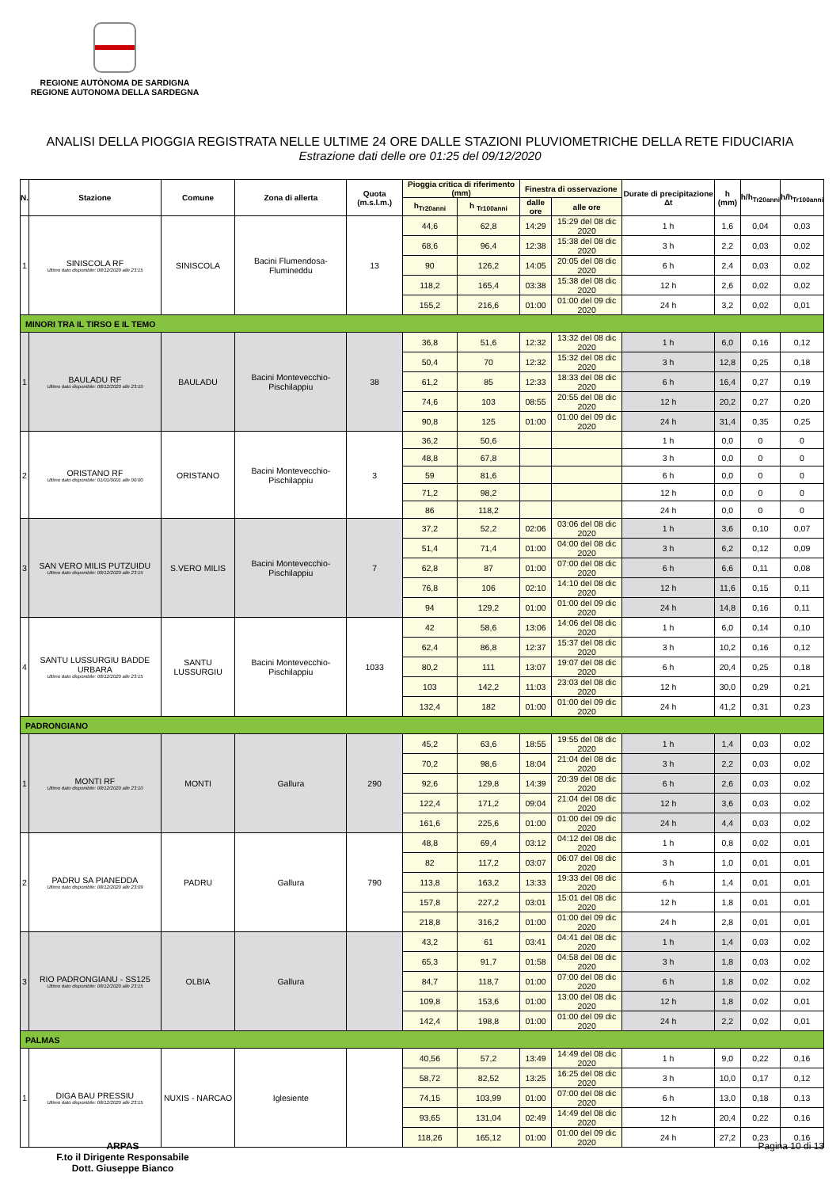REGIONE AUTÒNOMA DE SARDIGNA
REGIONE AUTONOMA DELLA SARDEGNA
ANALISI DELLA PIOGGIA REGISTRATA NELLE ULTIME 24 ORE DALLE STAZIONI PLUVIOMETRICHE DELLA RETE FIDUCIARIA
Estrazione dati delle ore 01:25 del 09/12/2020
| N. | Stazione | Comune | Zona di allerta | Quota (m.s.l.m.) | Pioggia critica di riferimento (mm) | | Finestra di osservazione | | Durate di precipitazione Δt | h (mm) | h/h<sub>Tr20anni</sub> | h/h<sub>Tr100anni</sub> |
| --- | --- | --- | --- | --- | --- | --- | --- | --- | --- | --- | --- | --- |
| | | | | | h<sub>Tr20anni</sub> | h <sub>Tr100anni</sub> | dalle ore | alle ore | | | | |
| 1 | SINISCOLA RF Ultimo dato disponibile: 08/12/2020 alle 23:15 | SINISCOLA | Bacini Flumendosa-Flumineddu | 13 | 44,6 | 62,8 | 14:29 | 15:29 del 08 dic 2020 | 1 h | 1,6 | 0,04 | 0,03 |
| | | | | | 68,6 | 96,4 | 12:38 | 15:38 del 08 dic 2020 | 3 h | 2,2 | 0,03 | 0,02 |
| | | | | | 90 | 126,2 | 14:05 | 20:05 del 08 dic 2020 | 6 h | 2,4 | 0,03 | 0,02 |
| | | | | | 118,2 | 165,4 | 03:38 | 15:38 del 08 dic 2020 | 12 h | 2,6 | 0,02 | 0,02 |
| | | | | | 155,2 | 216,6 | 01:00 | 01:00 del 09 dic 2020 | 24 h | 3,2 | 0,02 | 0,01 |
| MINORI TRA IL TIRSO E IL TEMO | | | | | | | | | | | | |
| 1 | BAULADU RF Ultimo dato disponibile: 08/12/2020 alle 23:10 | BAULADU | Bacini Montevecchio-Pischilappiu | 38 | 36,8 | 51,6 | 12:32 | 13:32 del 08 dic 2020 | 1 h | 6,0 | 0,16 | 0,12 |
| | | | | | 50,4 | 70 | 12:32 | 15:32 del 08 dic 2020 | 3 h | 12,8 | 0,25 | 0,18 |
| | | | | | 61,2 | 85 | 12:33 | 18:33 del 08 dic 2020 | 6 h | 16,4 | 0,27 | 0,19 |
| | | | | | 74,6 | 103 | 08:55 | 20:55 del 08 dic 2020 | 12 h | 20,2 | 0,27 | 0,20 |
| | | | | | 90,8 | 125 | 01:00 | 01:00 del 09 dic 2020 | 24 h | 31,4 | 0,35 | 0,25 |
| 2 | ORISTANO RF Ultimo dato disponibile: 01/01/0001 alle 00:00 | ORISTANO | Bacini Montevecchio-Pischilappiu | 3 | 36,2 | 50,6 | | | 1 h | 0,0 | 0 | 0 |
| | | | | | 48,8 | 67,8 | | | 3 h | 0,0 | 0 | 0 |
| | | | | | 59 | 81,6 | | | 6 h | 0,0 | 0 | 0 |
| | | | | | 71,2 | 98,2 | | | 12 h | 0,0 | 0 | 0 |
| | | | | | 86 | 118,2 | | | 24 h | 0,0 | 0 | 0 |
| 3 | SAN VERO MILIS PUTZUIDU Ultimo dato disponibile: 08/12/2020 alle 23:15 | S.VERO MILIS | Bacini Montevecchio-Pischilappiu | 7 | 37,2 | 52,2 | 02:06 | 03:06 del 08 dic 2020 | 1 h | 3,6 | 0,10 | 0,07 |
| | | | | | 51,4 | 71,4 | 01:00 | 04:00 del 08 dic 2020 | 3 h | 6,2 | 0,12 | 0,09 |
| | | | | | 62,8 | 87 | 01:00 | 07:00 del 08 dic 2020 | 6 h | 6,6 | 0,11 | 0,08 |
| | | | | | 76,8 | 106 | 02:10 | 14:10 del 08 dic 2020 | 12 h | 11,6 | 0,15 | 0,11 |
| | | | | | 94 | 129,2 | 01:00 | 01:00 del 09 dic 2020 | 24 h | 14,8 | 0,16 | 0,11 |
| 4 | SANTU LUSSURGIU BADDE URBARA Ultimo dato disponibile: 08/12/2020 alle 23:15 | SANTU LUSSURGIU | Bacini Montevecchio-Pischilappiu | 1033 | 42 | 58,6 | 13:06 | 14:06 del 08 dic 2020 | 1 h | 6,0 | 0,14 | 0,10 |
| | | | | | 62,4 | 86,8 | 12:37 | 15:37 del 08 dic 2020 | 3 h | 10,2 | 0,16 | 0,12 |
| | | | | | 80,2 | 111 | 13:07 | 19:07 del 08 dic 2020 | 6 h | 20,4 | 0,25 | 0,18 |
| | | | | | 103 | 142,2 | 11:03 | 23:03 del 08 dic 2020 | 12 h | 30,0 | 0,29 | 0,21 |
| | | | | | 132,4 | 182 | 01:00 | 01:00 del 09 dic 2020 | 24 h | 41,2 | 0,31 | 0,23 |
| PADRONGIANO | | | | | | | | | | | | |
| 1 | MONTI RF Ultimo dato disponibile: 08/12/2020 alle 23:10 | MONTI | Gallura | 290 | 45,2 | 63,6 | 18:55 | 19:55 del 08 dic 2020 | 1 h | 1,4 | 0,03 | 0,02 |
| | | | | | 70,2 | 98,6 | 18:04 | 21:04 del 08 dic 2020 | 3 h | 2,2 | 0,03 | 0,02 |
| | | | | | 92,6 | 129,8 | 14:39 | 20:39 del 08 dic 2020 | 6 h | 2,6 | 0,03 | 0,02 |
| | | | | | 122,4 | 171,2 | 09:04 | 21:04 del 08 dic 2020 | 12 h | 3,6 | 0,03 | 0,02 |
| | | | | | 161,6 | 225,6 | 01:00 | 01:00 del 09 dic 2020 | 24 h | 4,4 | 0,03 | 0,02 |
| 2 | PADRU SA PIANEDDA Ultimo dato disponibile: 08/12/2020 alle 23:09 | PADRU | Gallura | 790 | 48,8 | 69,4 | 03:12 | 04:12 del 08 dic 2020 | 1 h | 0,8 | 0,02 | 0,01 |
| | | | | | 82 | 117,2 | 03:07 | 06:07 del 08 dic 2020 | 3 h | 1,0 | 0,01 | 0,01 |
| | | | | | 113,8 | 163,2 | 13:33 | 19:33 del 08 dic 2020 | 6 h | 1,4 | 0,01 | 0,01 |
| | | | | | 157,8 | 227,2 | 03:01 | 15:01 del 08 dic 2020 | 12 h | 1,8 | 0,01 | 0,01 |
| | | | | | 218,8 | 316,2 | 01:00 | 01:00 del 09 dic 2020 | 24 h | 2,8 | 0,01 | 0,01 |
| 3 | RIO PADRONGIANU - SS125 Ultimo dato disponibile: 08/12/2020 alle 23:15 | OLBIA | Gallura | | 43,2 | 61 | 03:41 | 04:41 del 08 dic 2020 | 1 h | 1,4 | 0,03 | 0,02 |
| | | | | | 65,3 | 91,7 | 01:58 | 04:58 del 08 dic 2020 | 3 h | 1,8 | 0,03 | 0,02 |
| | | | | | 84,7 | 118,7 | 01:00 | 07:00 del 08 dic 2020 | 6 h | 1,8 | 0,02 | 0,02 |
| | | | | | 109,8 | 153,6 | 01:00 | 13:00 del 08 dic 2020 | 12 h | 1,8 | 0,02 | 0,01 |
| | | | | | 142,4 | 198,8 | 01:00 | 01:00 del 09 dic 2020 | 24 h | 2,2 | 0,02 | 0,01 |
| PALMAS | | | | | | | | | | | | |
| 1 | DIGA BAU PRESSIU Ultimo dato disponibile: 08/12/2020 alle 23:15 | NUXIS - NARCAO | Iglesiente | | 40,56 | 57,2 | 13:49 | 14:49 del 08 dic 2020 | 1 h | 9,0 | 0,22 | 0,16 |
| | | | | | 58,72 | 82,52 | 13:25 | 16:25 del 08 dic 2020 | 3 h | 10,0 | 0,17 | 0,12 |
| | | | | | 74,15 | 103,99 | 01:00 | 07:00 del 08 dic 2020 | 6 h | 13,0 | 0,18 | 0,13 |
| | | | | | 93,65 | 131,04 | 02:49 | 14:49 del 08 dic 2020 | 12 h | 20,4 | 0,22 | 0,16 |
| | | | | | 118,26 | 165,12 | 01:00 | 01:00 del 09 dic 2020 | 24 h | 27,2 | 0,23 | 0,16 |
ARPAS
F.to il Dirigente Responsabile
Dott. Giuseppe Bianco
Pagina 10 di 13